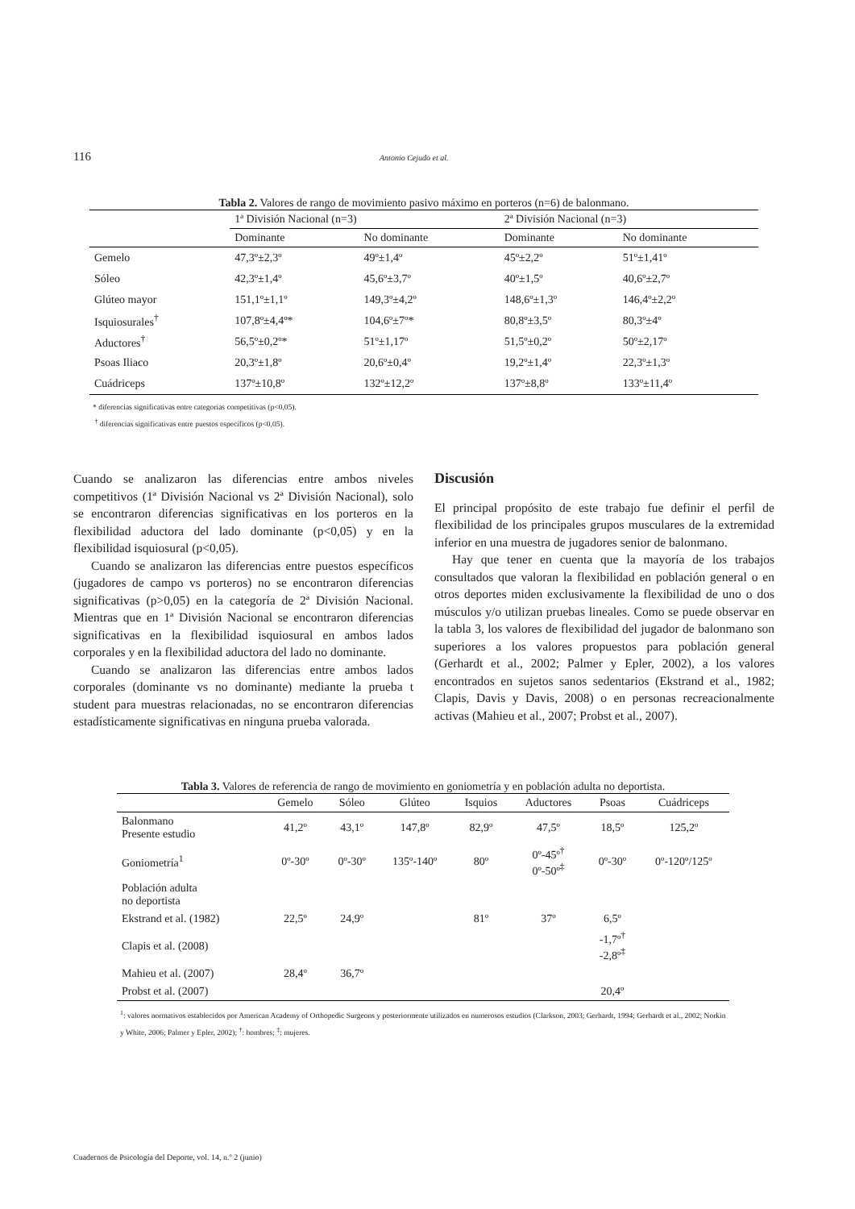116 Antonio Cejudo et al.
Tabla 2. Valores de rango de movimiento pasivo máximo en porteros (n=6) de balonmano.
| | 1ª División Nacional (n=3) | | 2ª División Nacional (n=3) | |
| --- | --- | --- | --- | --- |
| | Dominante | No dominante | Dominante | No dominante |
| Gemelo | 47,3º±2,3º | 49º±1,4º | 45º±2,2º | 51º±1,41º |
| Sóleo | 42,3º±1,4º | 45,6º±3,7º | 40º±1,5º | 40,6º±2,7º |
| Glúteo mayor | 151,1º±1,1º | 149,3º±4,2º | 148,6º±1,3º | 146,4º±2,2º |
| Isquiosurales<sup>†</sup> | 107,8º±4,4º* | 104,6º±7º* | 80,8º±3,5º | 80,3º±4º |
| Aductores<sup>†</sup> | 56,5º±0,2º* | 51º±1,17º | 51,5º±0,2º | 50º±2,17º |
| Psoas Iliaco | 20,3º±1,8º | 20,6º±0,4º | 19,2º±1,4º | 22,3º±1,3º |
| Cuádriceps | 137º±10,8º | 132º±12,2º | 137º±8,8º | 133º±11,4º |
* diferencias significativas entre categorías competitivas (p<0,05).
<sup>†</sup> diferencias significativas entre puestos específicos (p<0,05).
Cuando se analizaron las diferencias entre ambos niveles competitivos (1ª División Nacional vs 2ª División Nacional), solo se encontraron diferencias significativas en los porteros en la flexibilidad aductora del lado dominante (p<0,05) y en la flexibilidad isquiosural (p<0,05).
Cuando se analizaron las diferencias entre puestos específicos (jugadores de campo vs porteros) no se encontraron diferencias significativas (p>0,05) en la categoría de 2ª División Nacional. Mientras que en 1ª División Nacional se encontraron diferencias significativas en la flexibilidad isquiosural en ambos lados corporales y en la flexibilidad aductora del lado no dominante.
Cuando se analizaron las diferencias entre ambos lados corporales (dominante vs no dominante) mediante la prueba t student para muestras relacionadas, no se encontraron diferencias estadísticamente significativas en ninguna prueba valorada.
Discusión
El principal propósito de este trabajo fue definir el perfil de flexibilidad de los principales grupos musculares de la extremidad inferior en una muestra de jugadores senior de balonmano.
Hay que tener en cuenta que la mayoría de los trabajos consultados que valoran la flexibilidad en población general o en otros deportes miden exclusivamente la flexibilidad de uno o dos músculos y/o utilizan pruebas lineales. Como se puede observar en la tabla 3, los valores de flexibilidad del jugador de balonmano son superiores a los valores propuestos para población general (Gerhardt et al., 2002; Palmer y Epler, 2002), a los valores encontrados en sujetos sanos sedentarios (Ekstrand et al., 1982; Clapis, Davis y Davis, 2008) o en personas recreacionalmente activas (Mahieu et al., 2007; Probst et al., 2007).
Tabla 3. Valores de referencia de rango de movimiento en goniometría y en población adulta no deportista.
| | Gemelo | Sóleo | Glúteo | Isquios | Aductores | Psoas | Cuádriceps |
| Balonmano Presente estudio | 41,2º | 43,1º | 147,8º | 82,9º | 47,5º | 18,5º | 125,2º |
| Goniometría<sup>1</sup> | 0º-30º | 0º-30º | 135º-140º | 80º | 0º-45º<sup>†</sup> 0º-50º<sup>‡</sup> | 0º-30º | 0º-120º/125º |
| Población adulta no deportista | | | | | | | |
| Ekstrand et al. (1982) | 22,5º | 24,9º | | 81º | 37º | 6,5º | |
| Clapis et al. (2008) | | | | | | -1,7º<sup>†</sup> -2,8º<sup>‡</sup> | |
| Mahieu et al. (2007) | 28,4º | 36,7º | | | | | |
| Probst et al. (2007) | | | | | | 20,4º | |
<sup>1</sup>: valores normativos establecidos por American Academy of Orthopedic Surgeons y posteriormente utilizados en numerosos estudios (Clarkson, 2003; Gerhardt, 1994; Gerhardt et al., 2002; Norkin y White, 2006; Palmer y Epler, 2002); <sup>†</sup>: hombres; <sup>‡</sup>: mujeres.
Cuadernos de Psicología del Deporte, vol. 14, n.º 2 (junio)